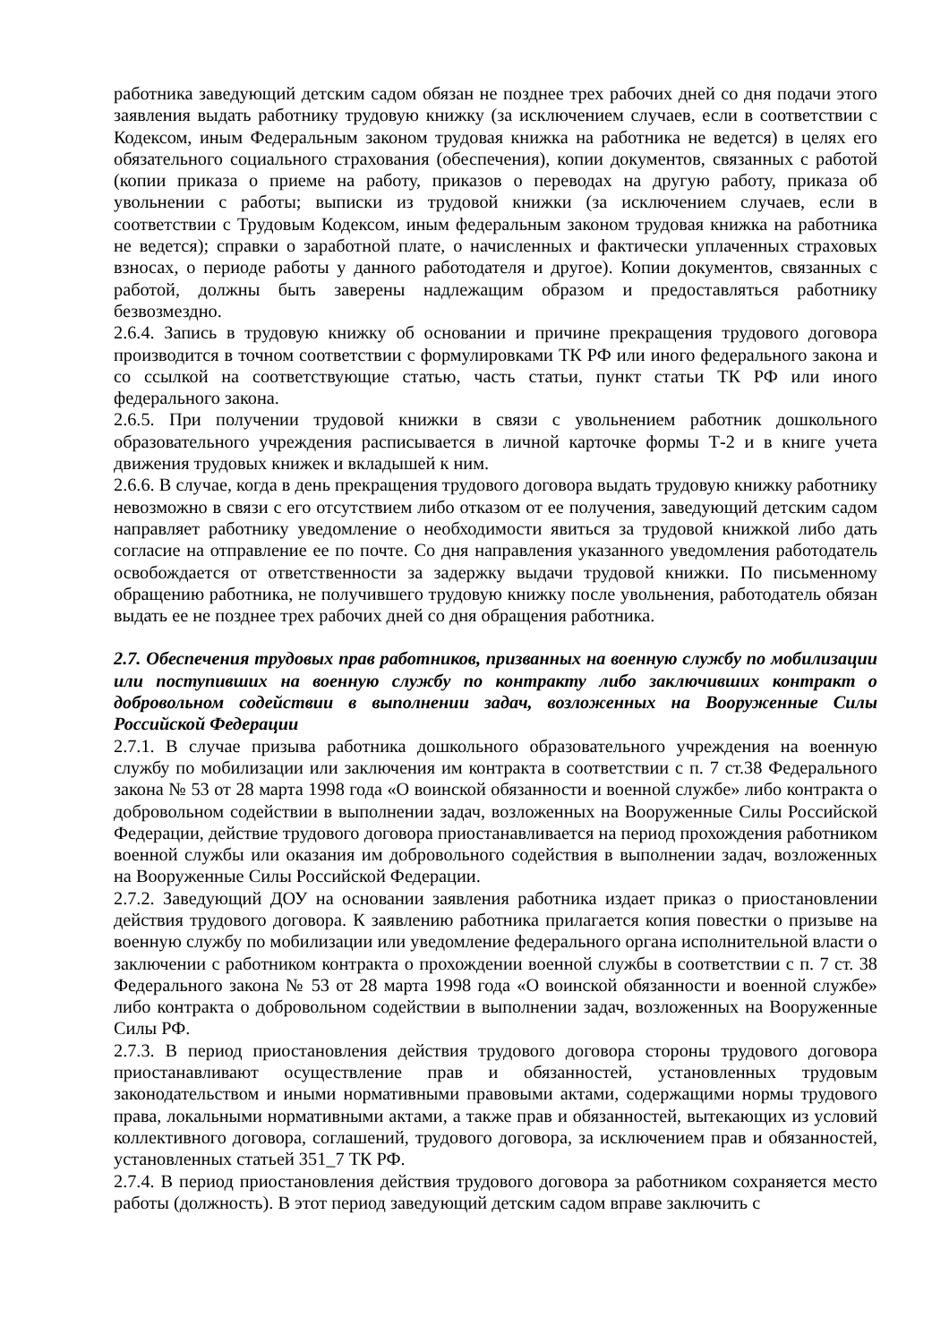работника заведующий детским садом обязан не позднее трех рабочих дней со дня подачи этого заявления выдать работнику трудовую книжку (за исключением случаев, если в соответствии с Кодексом, иным Федеральным законом трудовая книжка на работника не ведется) в целях его обязательного социального страхования (обеспечения), копии документов, связанных с работой (копии приказа о приеме на работу, приказов о переводах на другую работу, приказа об увольнении с работы; выписки из трудовой книжки (за исключением случаев, если в соответствии с Трудовым Кодексом, иным федеральным законом трудовая книжка на работника не ведется); справки о заработной плате, о начисленных и фактически уплаченных страховых взносах, о периоде работы у данного работодателя и другое). Копии документов, связанных с работой, должны быть заверены надлежащим образом и предоставляться работнику безвозмездно.
2.6.4. Запись в трудовую книжку об основании и причине прекращения трудового договора производится в точном соответствии с формулировками ТК РФ или иного федерального закона и со ссылкой на соответствующие статью, часть статьи, пункт статьи ТК РФ или иного федерального закона.
2.6.5. При получении трудовой книжки в связи с увольнением работник дошкольного образовательного учреждения расписывается в личной карточке формы Т-2 и в книге учета движения трудовых книжек и вкладышей к ним.
2.6.6. В случае, когда в день прекращения трудового договора выдать трудовую книжку работнику невозможно в связи с его отсутствием либо отказом от ее получения, заведующий детским садом направляет работнику уведомление о необходимости явиться за трудовой книжкой либо дать согласие на отправление ее по почте. Со дня направления указанного уведомления работодатель освобождается от ответственности за задержку выдачи трудовой книжки. По письменному обращению работника, не получившего трудовую книжку после увольнения, работодатель обязан выдать ее не позднее трех рабочих дней со дня обращения работника.
2.7. Обеспечения трудовых прав работников, призванных на военную службу по мобилизации или поступивших на военную службу по контракту либо заключивших контракт о добровольном содействии в выполнении задач, возложенных на Вооруженные Силы Российской Федерации
2.7.1. В случае призыва работника дошкольного образовательного учреждения на военную службу по мобилизации или заключения им контракта в соответствии с п. 7 ст.38 Федерального закона № 53 от 28 марта 1998 года «О воинской обязанности и военной службе» либо контракта о добровольном содействии в выполнении задач, возложенных на Вооруженные Силы Российской Федерации, действие трудового договора приостанавливается на период прохождения работником военной службы или оказания им добровольного содействия в выполнении задач, возложенных на Вооруженные Силы Российской Федерации.
2.7.2. Заведующий ДОУ на основании заявления работника издает приказ о приостановлении действия трудового договора. К заявлению работника прилагается копия повестки о призыве на военную службу по мобилизации или уведомление федерального органа исполнительной власти о заключении с работником контракта о прохождении военной службы в соответствии с п. 7 ст. 38 Федерального закона № 53 от 28 марта 1998 года «О воинской обязанности и военной службе» либо контракта о добровольном содействии в выполнении задач, возложенных на Вооруженные Силы РФ.
2.7.3. В период приостановления действия трудового договора стороны трудового договора приостанавливают осуществление прав и обязанностей, установленных трудовым законодательством и иными нормативными правовыми актами, содержащими нормы трудового права, локальными нормативными актами, а также прав и обязанностей, вытекающих из условий коллективного договора, соглашений, трудового договора, за исключением прав и обязанностей, установленных статьей 351_7 ТК РФ.
2.7.4. В период приостановления действия трудового договора за работником сохраняется место работы (должность). В этот период заведующий детским садом вправе заключить с